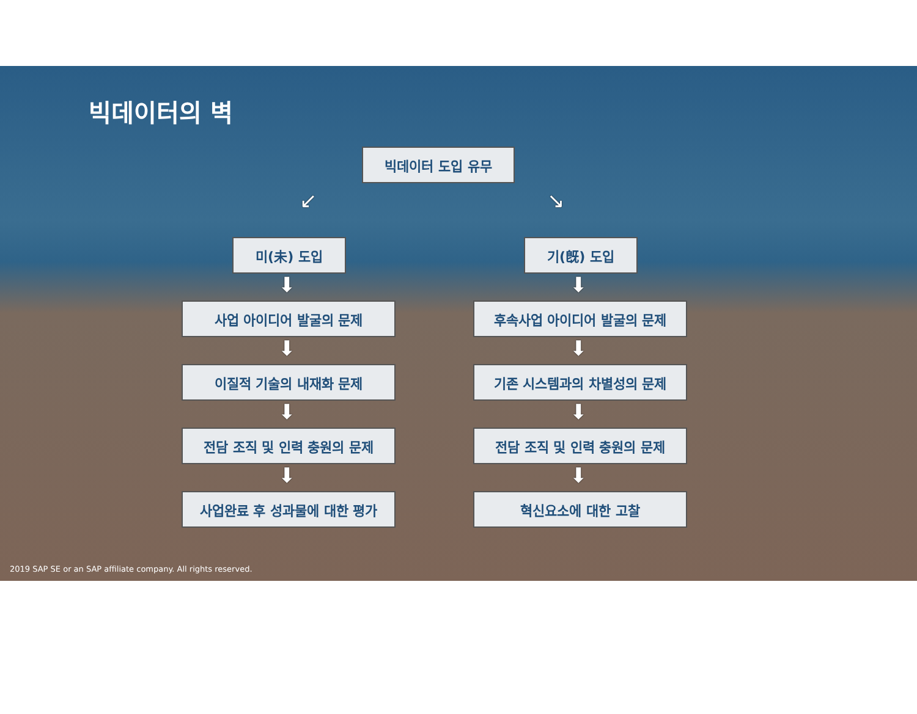빅데이터의 벽
빅데이터 도입 유무
↙ ↘
미(未) 도입 기(旣) 도입
사업 아이디어 발굴의 문제
이질적 기술의 내재화 문제
전담 조직 및 인력 충원의 문제
사업완료 후 성과물에 대한 평가
후속사업 아이디어 발굴의 문제
기존 시스템과의 차별성의 문제
전담 조직 및 인력 충원의 문제
혁신요소에 대한 고찰
⬇ ⬇
⬇ ⬇
⬇ ⬇
⬇ ⬇
2019 SAP SE or an SAP affiliate company. All rights reserved.